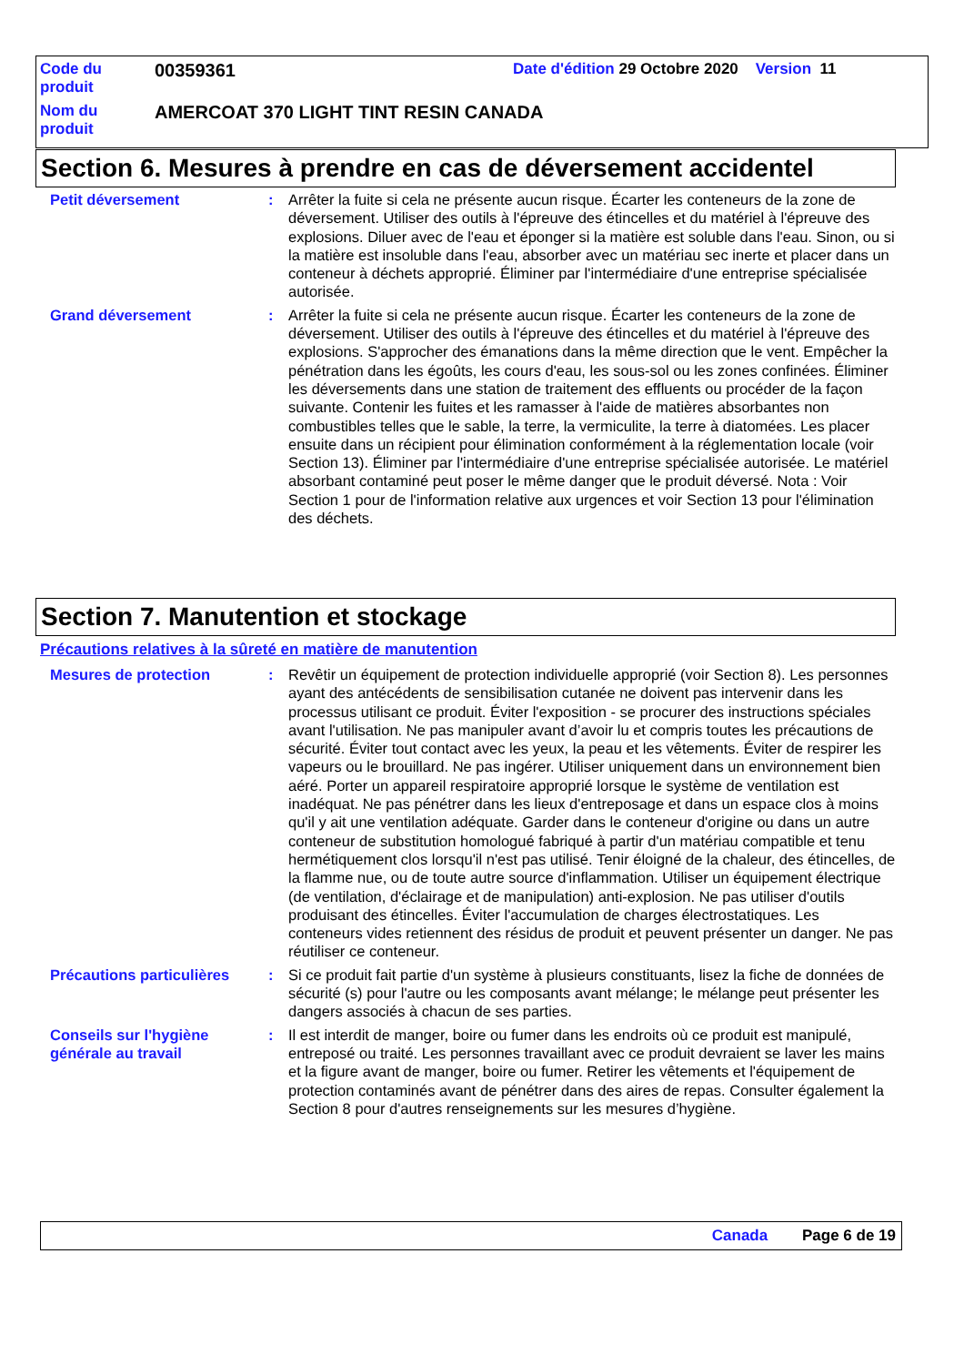| Code du produit | 00359361 | Date d'édition 29 Octobre 2020 Version 11 |
| Nom du produit | AMERCOAT 370 LIGHT TINT RESIN CANADA | |
Section 6. Mesures à prendre en cas de déversement accidentel
Petit déversement : Arrêter la fuite si cela ne présente aucun risque. Écarter les conteneurs de la zone de déversement. Utiliser des outils à l'épreuve des étincelles et du matériel à l'épreuve des explosions. Diluer avec de l'eau et éponger si la matière est soluble dans l'eau. Sinon, ou si la matière est insoluble dans l'eau, absorber avec un matériau sec inerte et placer dans un conteneur à déchets approprié. Éliminer par l'intermédiaire d'une entreprise spécialisée autorisée.
Grand déversement : Arrêter la fuite si cela ne présente aucun risque. Écarter les conteneurs de la zone de déversement. Utiliser des outils à l'épreuve des étincelles et du matériel à l'épreuve des explosions. S'approcher des émanations dans la même direction que le vent. Empêcher la pénétration dans les égoûts, les cours d'eau, les sous-sol ou les zones confinées. Éliminer les déversements dans une station de traitement des effluents ou procéder de la façon suivante. Contenir les fuites et les ramasser à l'aide de matières absorbantes non combustibles telles que le sable, la terre, la vermiculite, la terre à diatomées. Les placer ensuite dans un récipient pour élimination conformément à la réglementation locale (voir Section 13). Éliminer par l'intermédiaire d'une entreprise spécialisée autorisée. Le matériel absorbant contaminé peut poser le même danger que le produit déversé. Nota : Voir Section 1 pour de l'information relative aux urgences et voir Section 13 pour l'élimination des déchets.
Section 7. Manutention et stockage
Précautions relatives à la sûreté en matière de manutention
Mesures de protection : Revêtir un équipement de protection individuelle approprié (voir Section 8). Les personnes ayant des antécédents de sensibilisation cutanée ne doivent pas intervenir dans les processus utilisant ce produit. Éviter l'exposition - se procurer des instructions spéciales avant l'utilisation. Ne pas manipuler avant d’avoir lu et compris toutes les précautions de sécurité. Éviter tout contact avec les yeux, la peau et les vêtements. Éviter de respirer les vapeurs ou le brouillard. Ne pas ingérer. Utiliser uniquement dans un environnement bien aéré. Porter un appareil respiratoire approprié lorsque le système de ventilation est inadéquat. Ne pas pénétrer dans les lieux d'entreposage et dans un espace clos à moins qu'il y ait une ventilation adéquate. Garder dans le conteneur d'origine ou dans un autre conteneur de substitution homologué fabriqué à partir d'un matériau compatible et tenu hermétiquement clos lorsqu'il n'est pas utilisé. Tenir éloigné de la chaleur, des étincelles, de la flamme nue, ou de toute autre source d'inflammation. Utiliser un équipement électrique (de ventilation, d'éclairage et de manipulation) anti-explosion. Ne pas utiliser d'outils produisant des étincelles. Éviter l'accumulation de charges électrostatiques. Les conteneurs vides retiennent des résidus de produit et peuvent présenter un danger. Ne pas réutiliser ce conteneur.
Précautions particulières
: Si ce produit fait partie d'un système à plusieurs constituants, lisez la fiche de données de sécurité (s) pour l'autre ou les composants avant mélange; le mélange peut présenter les dangers associés à chacun de ses parties.
Conseils sur l'hygiène générale au travail
: Il est interdit de manger, boire ou fumer dans les endroits où ce produit est manipulé, entreposé ou traité. Les personnes travaillant avec ce produit devraient se laver les mains et la figure avant de manger, boire ou fumer. Retirer les vêtements et l'équipement de protection contaminés avant de pénétrer dans des aires de repas. Consulter également la Section 8 pour d'autres renseignements sur les mesures d’hygiène.
Canada Page 6 de 19